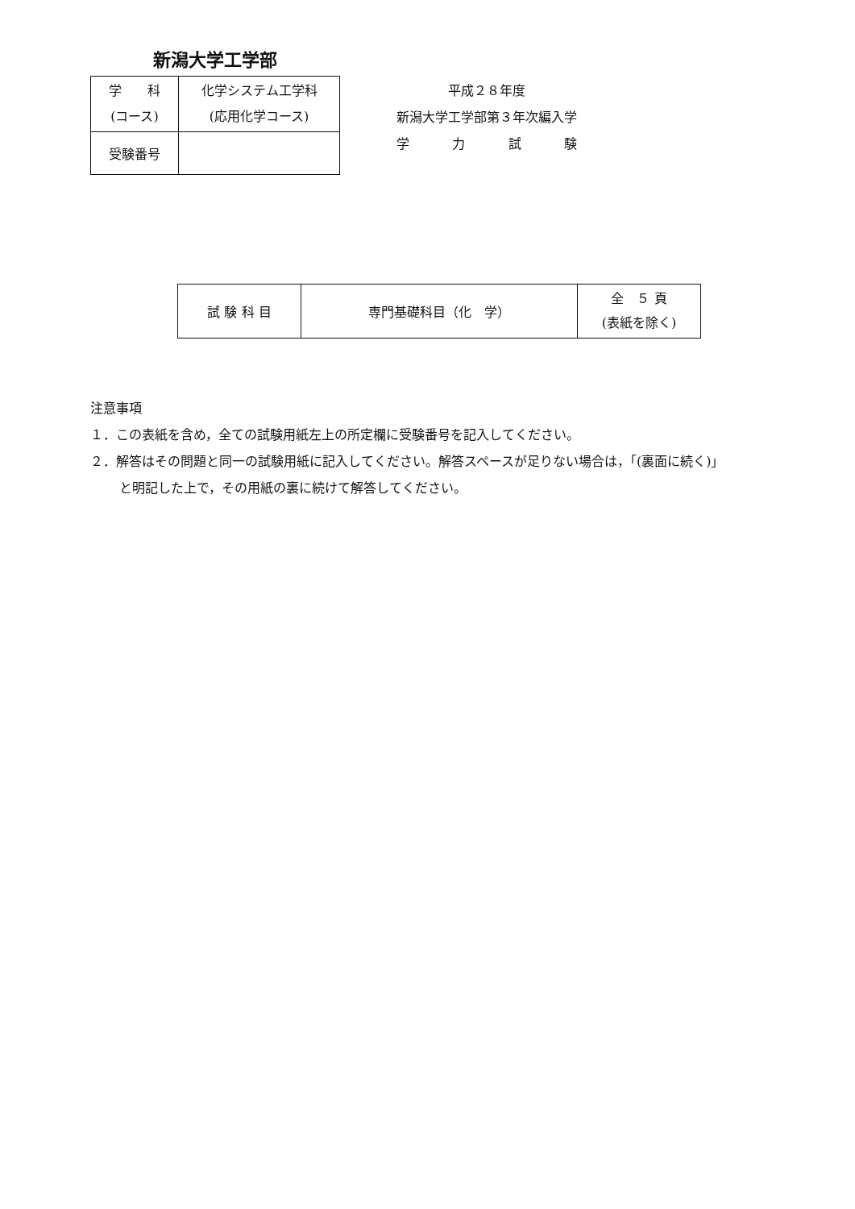新潟大学工学部
| 学 科 (コース) | 化学システム工学科 (応用化学コース) |
| 受験番号 | |
平成２８年度
新潟大学工学部第３年次編入学
学 力 試 験
| 試 験 科 目 | 専門基礎科目（化 学） | 全 ５ 頁 (表紙を除く) |
注意事項
１．この表紙を含め，全ての試験用紙左上の所定欄に受験番号を記入してください。
２．解答はその問題と同一の試験用紙に記入してください。解答スペースが足りない場合は，「(裏面に続く)」
と明記した上で，その用紙の裏に続けて解答してください。